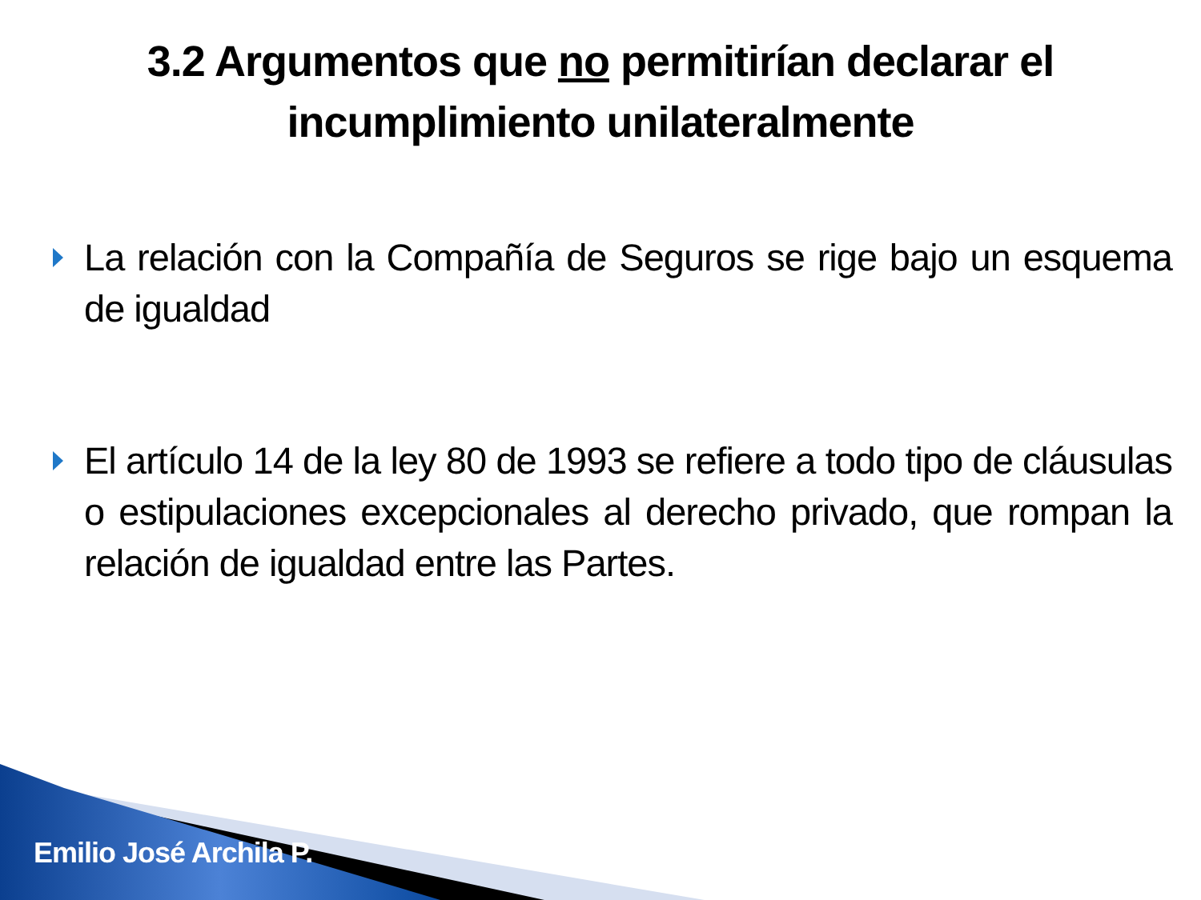3.2 Argumentos que no permitirían declarar el incumplimiento unilateralmente
La relación con la Compañía de Seguros se rige bajo un esquema de igualdad
El artículo 14 de la ley 80 de 1993 se refiere a todo tipo de cláusulas o estipulaciones excepcionales al derecho privado, que rompan la relación de igualdad entre las Partes.
Emilio José Archila P.